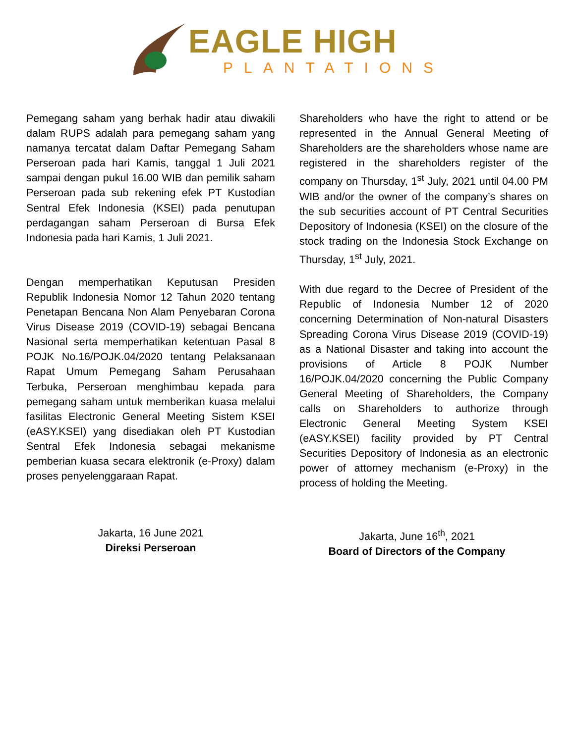EAGLE HIGH
PLANTATIONS
Pemegang saham yang berhak hadir atau diwakili dalam RUPS adalah para pemegang saham yang namanya tercatat dalam Daftar Pemegang Saham Perseroan pada hari Kamis, tanggal 1 Juli 2021 sampai dengan pukul 16.00 WIB dan pemilik saham Perseroan pada sub rekening efek PT Kustodian Sentral Efek Indonesia (KSEI) pada penutupan perdagangan saham Perseroan di Bursa Efek Indonesia pada hari Kamis, 1 Juli 2021.
Dengan memperhatikan Keputusan Presiden Republik Indonesia Nomor 12 Tahun 2020 tentang Penetapan Bencana Non Alam Penyebaran Corona Virus Disease 2019 (COVID-19) sebagai Bencana Nasional serta memperhatikan ketentuan Pasal 8 POJK No.16/POJK.04/2020 tentang Pelaksanaan Rapat Umum Pemegang Saham Perusahaan Terbuka, Perseroan menghimbau kepada para pemegang saham untuk memberikan kuasa melalui fasilitas Electronic General Meeting Sistem KSEI (eASY.KSEI) yang disediakan oleh PT Kustodian Sentral Efek Indonesia sebagai mekanisme pemberian kuasa secara elektronik (e-Proxy) dalam proses penyelenggaraan Rapat.
Shareholders who have the right to attend or be represented in the Annual General Meeting of Shareholders are the shareholders whose name are registered in the shareholders register of the company on Thursday, 1<sup>st</sup> July, 2021 until 04.00 PM WIB and/or the owner of the company’s shares on the sub securities account of PT Central Securities Depository of Indonesia (KSEI) on the closure of the stock trading on the Indonesia Stock Exchange on Thursday, 1<sup>st</sup> July, 2021.
With due regard to the Decree of President of the Republic of Indonesia Number 12 of 2020 concerning Determination of Non-natural Disasters Spreading Corona Virus Disease 2019 (COVID-19) as a National Disaster and taking into account the provisions of Article 8 POJK Number 16/POJK.04/2020 concerning the Public Company General Meeting of Shareholders, the Company calls on Shareholders to authorize through Electronic General Meeting System KSEI (eASY.KSEI) facility provided by PT Central Securities Depository of Indonesia as an electronic power of attorney mechanism (e-Proxy) in the process of holding the Meeting.
Jakarta, 16 June 2021
Direksi Perseroan
Jakarta, June 16<sup>th</sup>, 2021
Board of Directors of the Company